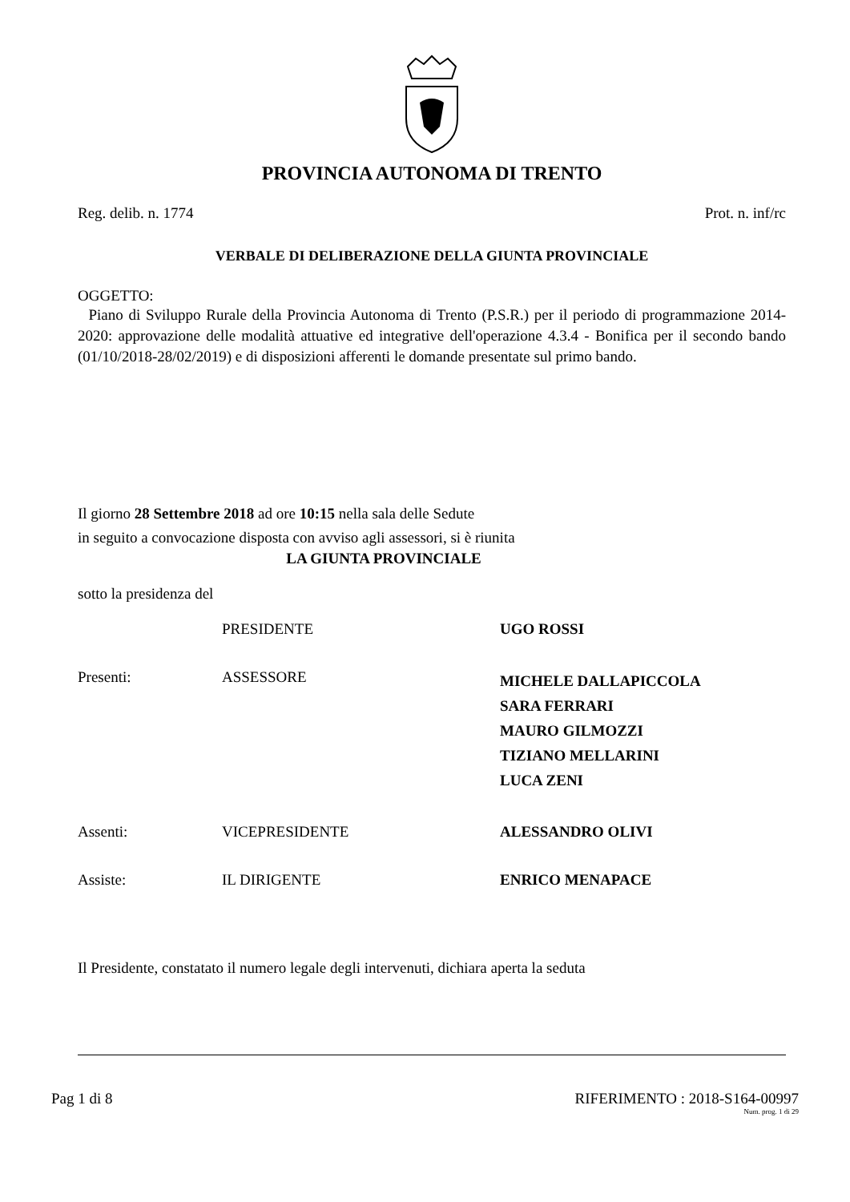PROVINCIA AUTONOMA DI TRENTO
Reg. delib. n. 1774 Prot. n. inf/rc
VERBALE DI DELIBERAZIONE DELLA GIUNTA PROVINCIALE
OGGETTO:
Piano di Sviluppo Rurale della Provincia Autonoma di Trento (P.S.R.) per il periodo di programmazione 2014-2020: approvazione delle modalità attuative ed integrative dell'operazione 4.3.4 - Bonifica per il secondo bando (01/10/2018-28/02/2019) e di disposizioni afferenti le domande presentate sul primo bando.
Il giorno 28 Settembre 2018 ad ore 10:15 nella sala delle Sedute
in seguito a convocazione disposta con avviso agli assessori, si è riunita
LA GIUNTA PROVINCIALE
sotto la presidenza del
PRESIDENTE UGO ROSSI Presenti: ASSESSORE MICHELE DALLAPICCOLA
SARA FERRARI
MAURO GILMOZZI
TIZIANO MELLARINI
LUCA ZENI Assenti: VICEPRESIDENTE ALESSANDRO OLIVI Assiste: IL DIRIGENTE ENRICO MENAPACE
Il Presidente, constatato il numero legale degli intervenuti, dichiara aperta la seduta
Pag 1 di 8 RIFERIMENTO : 2018-S164-00997
Num. prog. 1 di 29